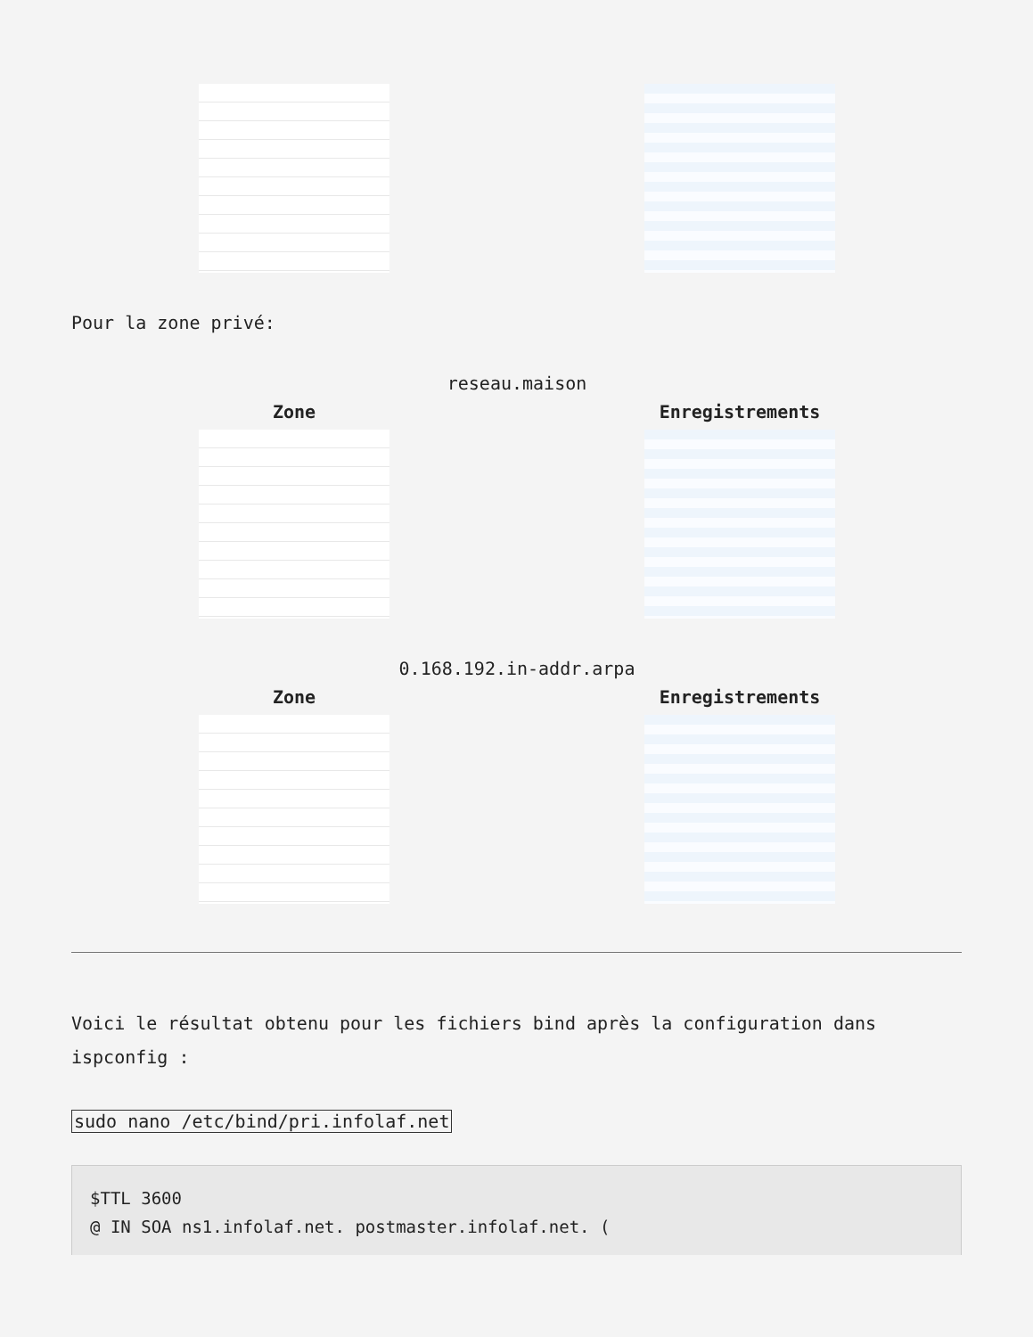Pour la zone privé:
| reseau.maison | |
| Zone | Enregistrements |
| 0.168.192.in-addr.arpa | |
| Zone | Enregistrements |
Voici le résultat obtenu pour les fichiers bind après la configuration dans ispconfig :
sudo nano /etc/bind/pri.infolaf.net
$TTL 3600
@ IN SOA ns1.infolaf.net. postmaster.infolaf.net. (